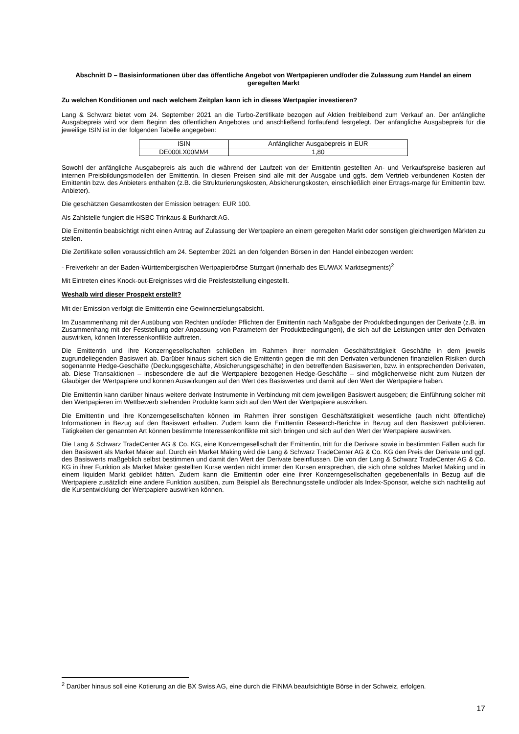Abschnitt D – Basisinformationen über das öffentliche Angebot von Wertpapieren und/oder die Zulassung zum Handel an einem geregelten Markt
Zu welchen Konditionen und nach welchem Zeitplan kann ich in dieses Wertpapier investieren?
Lang & Schwarz bietet vom 24. September 2021 an die Turbo-Zertifikate bezogen auf Aktien freibleibend zum Verkauf an. Der anfängliche Ausgabepreis wird vor dem Beginn des öffentlichen Angebotes und anschließend fortlaufend festgelegt. Der anfängliche Ausgabepreis für die jeweilige ISIN ist in der folgenden Tabelle angegeben:
| ISIN | Anfänglicher Ausgabepreis in EUR |
| --- | --- |
| DE000LX00MM4 | 1,80 |
Sowohl der anfängliche Ausgabepreis als auch die während der Laufzeit von der Emittentin gestellten An- und Verkaufspreise basieren auf internen Preisbildungsmodellen der Emittentin. In diesen Preisen sind alle mit der Ausgabe und ggfs. dem Vertrieb verbundenen Kosten der Emittentin bzw. des Anbieters enthalten (z.B. die Strukturierungskosten, Absicherungskosten, einschließlich einer Ertrags-marge für Emittentin bzw. Anbieter).
Die geschätzten Gesamtkosten der Emission betragen: EUR 100.
Als Zahlstelle fungiert die HSBC Trinkaus & Burkhardt AG.
Die Emittentin beabsichtigt nicht einen Antrag auf Zulassung der Wertpapiere an einem geregelten Markt oder sonstigen gleichwertigen Märkten zu stellen.
Die Zertifikate sollen voraussichtlich am 24. September 2021 an den folgenden Börsen in den Handel einbezogen werden:
- Freiverkehr an der Baden-Württembergischen Wertpapierbörse Stuttgart (innerhalb des EUWAX Marktsegments)<sup>2</sup>
Mit Eintreten eines Knock-out-Ereignisses wird die Preisfeststellung eingestellt.
Weshalb wird dieser Prospekt erstellt?
Mit der Emission verfolgt die Emittentin eine Gewinnerzielungsabsicht.
Im Zusammenhang mit der Ausübung von Rechten und/oder Pflichten der Emittentin nach Maßgabe der Produktbedingungen der Derivate (z.B. im Zusammenhang mit der Feststellung oder Anpassung von Parametern der Produktbedingungen), die sich auf die Leistungen unter den Derivaten auswirken, können Interessenkonflikte auftreten.
Die Emittentin und ihre Konzerngesellschaften schließen im Rahmen ihrer normalen Geschäftstätigkeit Geschäfte in dem jeweils zugrundeliegenden Basiswert ab. Darüber hinaus sichert sich die Emittentin gegen die mit den Derivaten verbundenen finanziellen Risiken durch sogenannte Hedge-Geschäfte (Deckungsgeschäfte, Absicherungsgeschäfte) in den betreffenden Basiswerten, bzw. in entsprechenden Derivaten, ab. Diese Transaktionen – insbesondere die auf die Wertpapiere bezogenen Hedge-Geschäfte – sind möglicherweise nicht zum Nutzen der Gläubiger der Wertpapiere und können Auswirkungen auf den Wert des Basiswertes und damit auf den Wert der Wertpapiere haben.
Die Emittentin kann darüber hinaus weitere derivate Instrumente in Verbindung mit dem jeweiligen Basiswert ausgeben; die Einführung solcher mit den Wertpapieren im Wettbewerb stehenden Produkte kann sich auf den Wert der Wertpapiere auswirken.
Die Emittentin und ihre Konzerngesellschaften können im Rahmen ihrer sonstigen Geschäftstätigkeit wesentliche (auch nicht öffentliche) Informationen in Bezug auf den Basiswert erhalten. Zudem kann die Emittentin Research-Berichte in Bezug auf den Basiswert publizieren. Tätigkeiten der genannten Art können bestimmte Interessenkonflikte mit sich bringen und sich auf den Wert der Wertpapiere auswirken.
Die Lang & Schwarz TradeCenter AG & Co. KG, eine Konzerngesellschaft der Emittentin, tritt für die Derivate sowie in bestimmten Fällen auch für den Basiswert als Market Maker auf. Durch ein Market Making wird die Lang & Schwarz TradeCenter AG & Co. KG den Preis der Derivate und ggf. des Basiswerts maßgeblich selbst bestimmen und damit den Wert der Derivate beeinflussen. Die von der Lang & Schwarz TradeCenter AG & Co. KG in ihrer Funktion als Market Maker gestellten Kurse werden nicht immer den Kursen entsprechen, die sich ohne solches Market Making und in einem liquiden Markt gebildet hätten. Zudem kann die Emittentin oder eine ihrer Konzerngesellschaften gegebenenfalls in Bezug auf die Wertpapiere zusätzlich eine andere Funktion ausüben, zum Beispiel als Berechnungsstelle und/oder als Index-Sponsor, welche sich nachteilig auf die Kursentwicklung der Wertpapiere auswirken können.
<sup>2</sup> Darüber hinaus soll eine Kotierung an die BX Swiss AG, eine durch die FINMA beaufsichtigte Börse in der Schweiz, erfolgen.
17